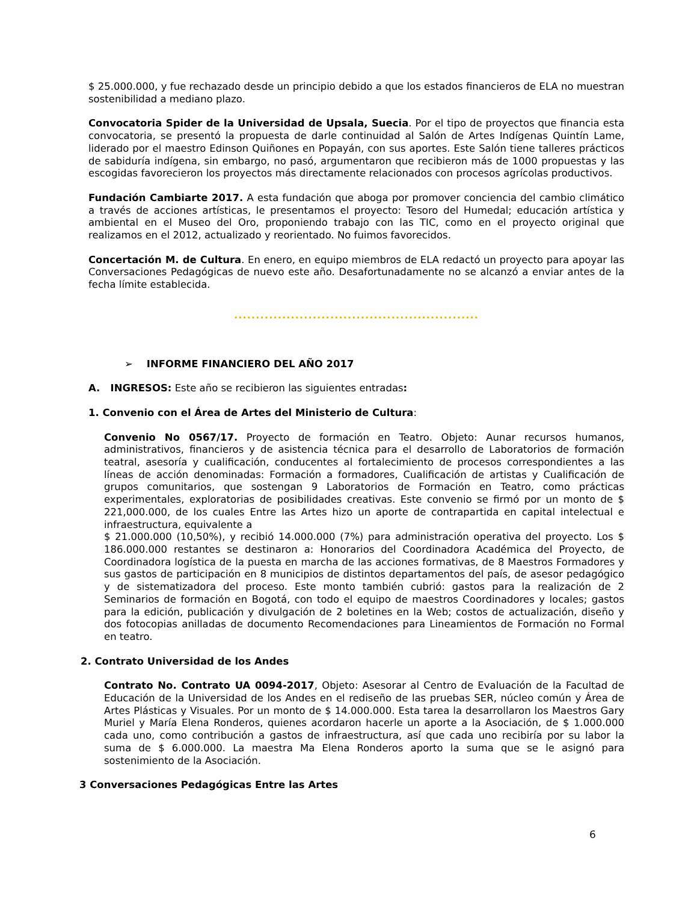$ 25.000.000, y fue rechazado desde un principio debido a que los estados financieros de ELA no muestran sostenibilidad a mediano plazo.
Convocatoria Spider de la Universidad de Upsala, Suecia. Por el tipo de proyectos que financia esta convocatoria, se presentó la propuesta de darle continuidad al Salón de Artes Indígenas Quintín Lame, liderado por el maestro Edinson Quiñones en Popayán, con sus aportes. Este Salón tiene talleres prácticos de sabiduría indígena, sin embargo, no pasó, argumentaron que recibieron más de 1000 propuestas y las escogidas favorecieron los proyectos más directamente relacionados con procesos agrícolas productivos.
Fundación Cambiarte 2017. A esta fundación que aboga por promover conciencia del cambio climático a través de acciones artísticas, le presentamos el proyecto: Tesoro del Humedal; educación artística y ambiental en el Museo del Oro, proponiendo trabajo con las TIC, como en el proyecto original que realizamos en el 2012, actualizado y reorientado. No fuimos favorecidos.
Concertación M. de Cultura. En enero, en equipo miembros de ELA redactó un proyecto para apoyar las Conversaciones Pedagógicas de nuevo este año. Desafortunadamente no se alcanzó a enviar antes de la fecha límite establecida.
........................................................
➢ INFORME FINANCIERO DEL AÑO 2017
A. INGRESOS: Este año se recibieron las siguientes entradas:
1. Convenio con el Área de Artes del Ministerio de Cultura:
Convenio No 0567/17. Proyecto de formación en Teatro. Objeto: Aunar recursos humanos, administrativos, financieros y de asistencia técnica para el desarrollo de Laboratorios de formación teatral, asesoría y cualificación, conducentes al fortalecimiento de procesos correspondientes a las líneas de acción denominadas: Formación a formadores, Cualificación de artistas y Cualificación de grupos comunitarios, que sostengan 9 Laboratorios de Formación en Teatro, como prácticas experimentales, exploratorias de posibilidades creativas. Este convenio se firmó por un monto de $ 221,000.000, de los cuales Entre las Artes hizo un aporte de contrapartida en capital intelectual e infraestructura, equivalente a
$ 21.000.000 (10,50%), y recibió 14.000.000 (7%) para administración operativa del proyecto. Los $ 186.000.000 restantes se destinaron a: Honorarios del Coordinadora Académica del Proyecto, de Coordinadora logística de la puesta en marcha de las acciones formativas, de 8 Maestros Formadores y sus gastos de participación en 8 municipios de distintos departamentos del país, de asesor pedagógico y de sistematizadora del proceso. Este monto también cubrió: gastos para la realización de 2 Seminarios de formación en Bogotá, con todo el equipo de maestros Coordinadores y locales; gastos para la edición, publicación y divulgación de 2 boletines en la Web; costos de actualización, diseño y dos fotocopias anilladas de documento Recomendaciones para Lineamientos de Formación no Formal en teatro.
2. Contrato Universidad de los Andes
Contrato No. Contrato UA 0094-2017, Objeto: Asesorar al Centro de Evaluación de la Facultad de Educación de la Universidad de los Andes en el rediseño de las pruebas SER, núcleo común y Área de Artes Plásticas y Visuales. Por un monto de $ 14.000.000. Esta tarea la desarrollaron los Maestros Gary Muriel y María Elena Ronderos, quienes acordaron hacerle un aporte a la Asociación, de $ 1.000.000 cada uno, como contribución a gastos de infraestructura, así que cada uno recibiría por su labor la suma de $ 6.000.000. La maestra Ma Elena Ronderos aporto la suma que se le asignó para sostenimiento de la Asociación.
3 Conversaciones Pedagógicas Entre las Artes
6